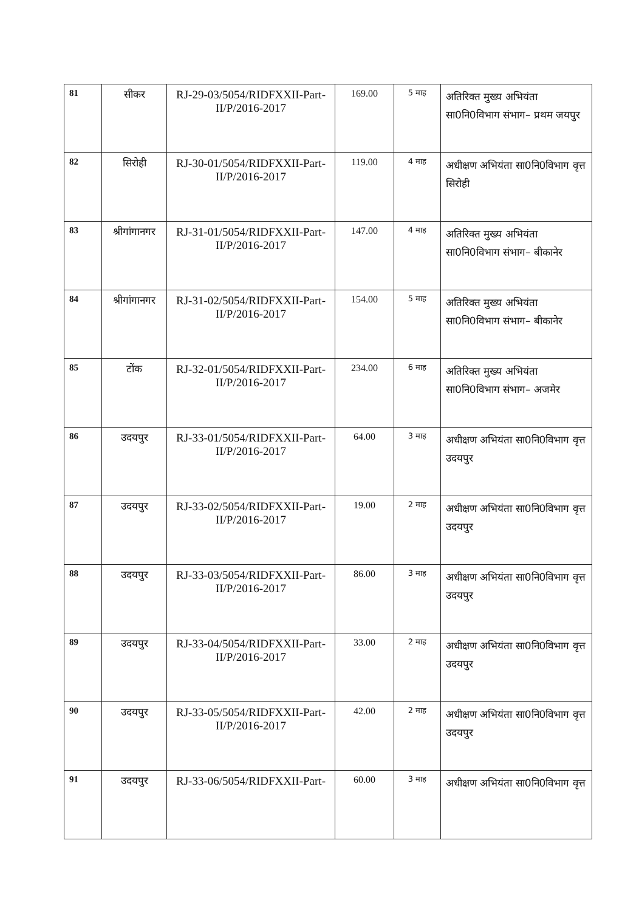| 81 | सीकर | RJ-29-03/5054/RIDFXXII-Part-II/P/2016-2017 | 169.00 | 5 माह | अतिरिक्त मुख्य अभियंता सा0नि0विभाग संभाग– प्रथम जयपुर |
| 82 | सिरोही | RJ-30-01/5054/RIDFXXII-Part-II/P/2016-2017 | 119.00 | 4 माह | अधीक्षण अभियंता सा0नि0विभाग वृत्त सिरोही |
| 83 | श्रीगांगानगर | RJ-31-01/5054/RIDFXXII-Part-II/P/2016-2017 | 147.00 | 4 माह | अतिरिक्त मुख्य अभियंता सा0नि0विभाग संभाग– बीकानेर |
| 84 | श्रीगांगानगर | RJ-31-02/5054/RIDFXXII-Part-II/P/2016-2017 | 154.00 | 5 माह | अतिरिक्त मुख्य अभियंता सा0नि0विभाग संभाग– बीकानेर |
| 85 | टोंक | RJ-32-01/5054/RIDFXXII-Part-II/P/2016-2017 | 234.00 | 6 माह | अतिरिक्त मुख्य अभियंता सा0नि0विभाग संभाग– अजमेर |
| 86 | उदयपुर | RJ-33-01/5054/RIDFXXII-Part-II/P/2016-2017 | 64.00 | 3 माह | अधीक्षण अभियंता सा0नि0विभाग वृत्त उदयपुर |
| 87 | उदयपुर | RJ-33-02/5054/RIDFXXII-Part-II/P/2016-2017 | 19.00 | 2 माह | अधीक्षण अभियंता सा0नि0विभाग वृत्त उदयपुर |
| 88 | उदयपुर | RJ-33-03/5054/RIDFXXII-Part-II/P/2016-2017 | 86.00 | 3 माह | अधीक्षण अभियंता सा0नि0विभाग वृत्त उदयपुर |
| 89 | उदयपुर | RJ-33-04/5054/RIDFXXII-Part-II/P/2016-2017 | 33.00 | 2 माह | अधीक्षण अभियंता सा0नि0विभाग वृत्त उदयपुर |
| 90 | उदयपुर | RJ-33-05/5054/RIDFXXII-Part-II/P/2016-2017 | 42.00 | 2 माह | अधीक्षण अभियंता सा0नि0विभाग वृत्त उदयपुर |
| 91 | उदयपुर | RJ-33-06/5054/RIDFXXII-Part- | 60.00 | 3 माह | अधीक्षण अभियंता सा0नि0विभाग वृत्त |